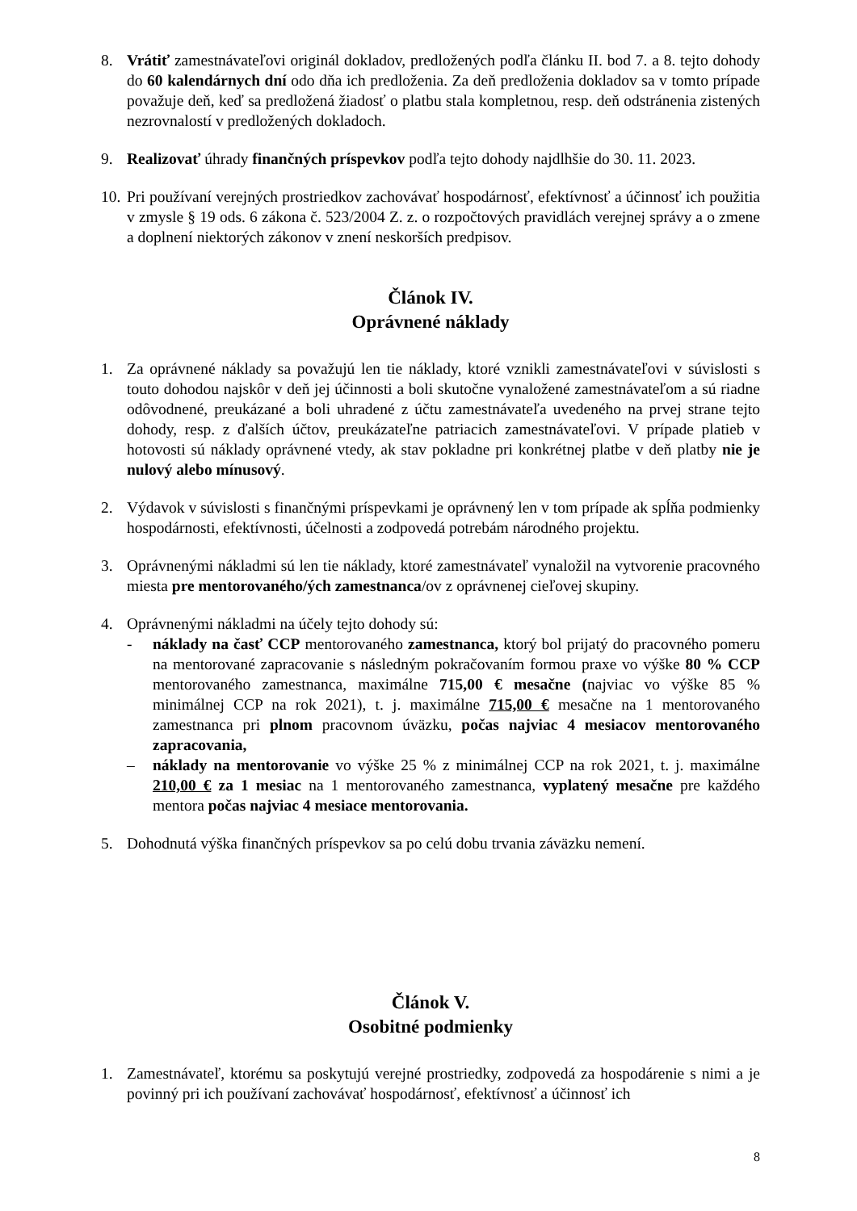8. Vrátiť zamestnávateľovi originál dokladov, predložených podľa článku II. bod 7. a 8. tejto dohody do 60 kalendárnych dní odo dňa ich predloženia. Za deň predloženia dokladov sa v tomto prípade považuje deň, keď sa predložená žiadosť o platbu stala kompletnou, resp. deň odstránenia zistených nezrovnalostí v predložených dokladoch.
9. Realizovať úhrady finančných príspevkov podľa tejto dohody najdlhšie do 30. 11. 2023.
10.
Pri používaní verejných prostriedkov zachovávať hospodárnosť, efektívnosť a účinnosť ich použitia v zmysle § 19 ods. 6 zákona č. 523/2004 Z. z. o rozpočtových pravidlách verejnej správy a o zmene a doplnení niektorých zákonov v znení neskorších predpisov.
Článok IV.
Oprávnené náklady
1. Za oprávnené náklady sa považujú len tie náklady, ktoré vznikli zamestnávateľovi v súvislosti s touto dohodou najskôr v deň jej účinnosti a boli skutočne vynaložené zamestnávateľom a sú riadne odôvodnené, preukázané a boli uhradené z účtu zamestnávateľa uvedeného na prvej strane tejto dohody, resp. z ďalších účtov, preukázateľne patriacich zamestnávateľovi. V prípade platieb v hotovosti sú náklady oprávnené vtedy, ak stav pokladne pri konkrétnej platbe v deň platby nie je nulový alebo mínusový.
2. Výdavok v súvislosti s finančnými príspevkami je oprávnený len v tom prípade ak spĺňa podmienky hospodárnosti, efektívnosti, účelnosti a zodpovedá potrebám národného projektu.
3. Oprávnenými nákladmi sú len tie náklady, ktoré zamestnávateľ vynaložil na vytvorenie pracovného miesta pre mentorovaného/ých zamestnanca/ov z oprávnenej cieľovej skupiny.
4. Oprávnenými nákladmi na účely tejto dohody sú:
- náklady na časť CCP mentorovaného zamestnanca, ktorý bol prijatý do pracovného pomeru na mentorované zapracovanie s následným pokračovaním formou praxe vo výške 80 % CCP mentorovaného zamestnanca, maximálne 715,00 € mesačne (najviac vo výške 85 % minimálnej CCP na rok 2021), t. j. maximálne 715,00 € mesačne na 1 mentorovaného zamestnanca pri plnom pracovnom úväzku, počas najviac 4 mesiacov mentorovaného zapracovania,
– náklady na mentorovanie vo výške 25 % z minimálnej CCP na rok 2021, t. j. maximálne 210,00 € za 1 mesiac na 1 mentorovaného zamestnanca, vyplatený mesačne pre každého mentora počas najviac 4 mesiace mentorovania.
5. Dohodnutá výška finančných príspevkov sa po celú dobu trvania záväzku nemení.
Článok V.
Osobitné podmienky
1. Zamestnávateľ, ktorému sa poskytujú verejné prostriedky, zodpovedá za hospodárenie s nimi a je povinný pri ich používaní zachovávať hospodárnosť, efektívnosť a účinnosť ich
8